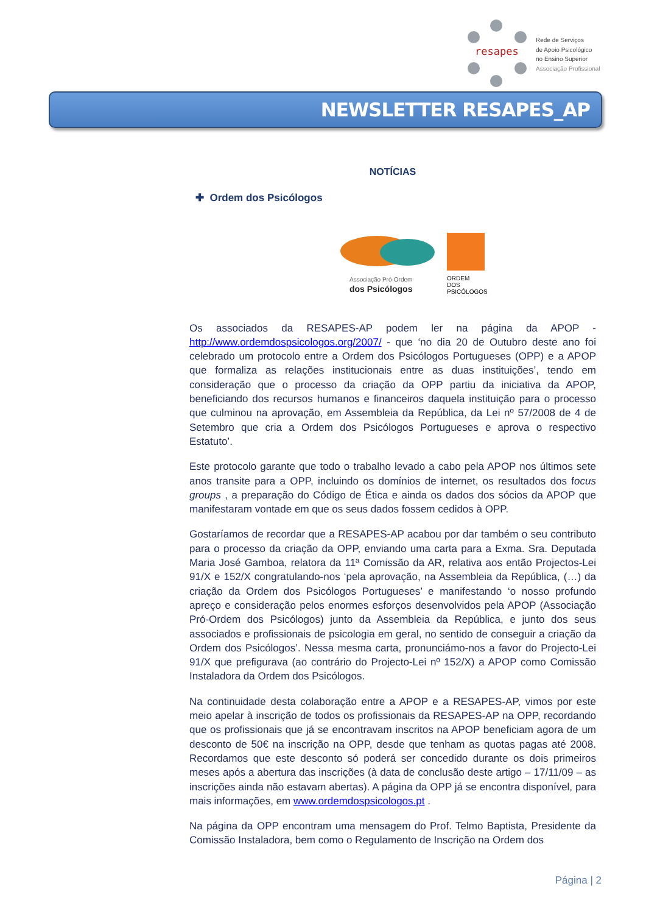resapes
Rede de Serviços
de Apoio Psicológico
no Ensino Superior
Associação Profissional
NEWSLETTER RESAPES_AP
NOTÍCIAS
✚ Ordem dos Psicólogos
Associação Pró-Ordem
dos Psicólogos
ORDEM
DOS
PSICÓLOGOS
Os associados da RESAPES-AP podem ler na página da APOP - http://www.ordemdospsicologos.org/2007/ - que ‘no dia 20 de Outubro deste ano foi celebrado um protocolo entre a Ordem dos Psicólogos Portugueses (OPP) e a APOP que formaliza as relações institucionais entre as duas instituições’, tendo em consideração que o processo da criação da OPP partiu da iniciativa da APOP, beneficiando dos recursos humanos e financeiros daquela instituição para o processo que culminou na aprovação, em Assembleia da República, da Lei nº 57/2008 de 4 de Setembro que cria a Ordem dos Psicólogos Portugueses e aprova o respectivo Estatuto’.
Este protocolo garante que todo o trabalho levado a cabo pela APOP nos últimos sete anos transite para a OPP, incluindo os domínios de internet, os resultados dos focus groups , a preparação do Código de Ética e ainda os dados dos sócios da APOP que manifestaram vontade em que os seus dados fossem cedidos à OPP.
Gostaríamos de recordar que a RESAPES-AP acabou por dar também o seu contributo para o processo da criação da OPP, enviando uma carta para a Exma. Sra. Deputada Maria José Gamboa, relatora da 11ª Comissão da AR, relativa aos então Projectos-Lei 91/X e 152/X congratulando-nos ‘pela aprovação, na Assembleia da República, (…) da criação da Ordem dos Psicólogos Portugueses’ e manifestando ‘o nosso profundo apreço e consideração pelos enormes esforços desenvolvidos pela APOP (Associação Pró-Ordem dos Psicólogos) junto da Assembleia da República, e junto dos seus associados e profissionais de psicologia em geral, no sentido de conseguir a criação da Ordem dos Psicólogos’. Nessa mesma carta, pronunciámo-nos a favor do Projecto-Lei 91/X que prefigurava (ao contrário do Projecto-Lei nº 152/X) a APOP como Comissão Instaladora da Ordem dos Psicólogos.
Na continuidade desta colaboração entre a APOP e a RESAPES-AP, vimos por este meio apelar à inscrição de todos os profissionais da RESAPES-AP na OPP, recordando que os profissionais que já se encontravam inscritos na APOP beneficiam agora de um desconto de 50€ na inscrição na OPP, desde que tenham as quotas pagas até 2008. Recordamos que este desconto só poderá ser concedido durante os dois primeiros meses após a abertura das inscrições (à data de conclusão deste artigo – 17/11/09 – as inscrições ainda não estavam abertas). A página da OPP já se encontra disponível, para mais informações, em www.ordemdospsicologos.pt .
Na página da OPP encontram uma mensagem do Prof. Telmo Baptista, Presidente da Comissão Instaladora, bem como o Regulamento de Inscrição na Ordem dos
Página | 2